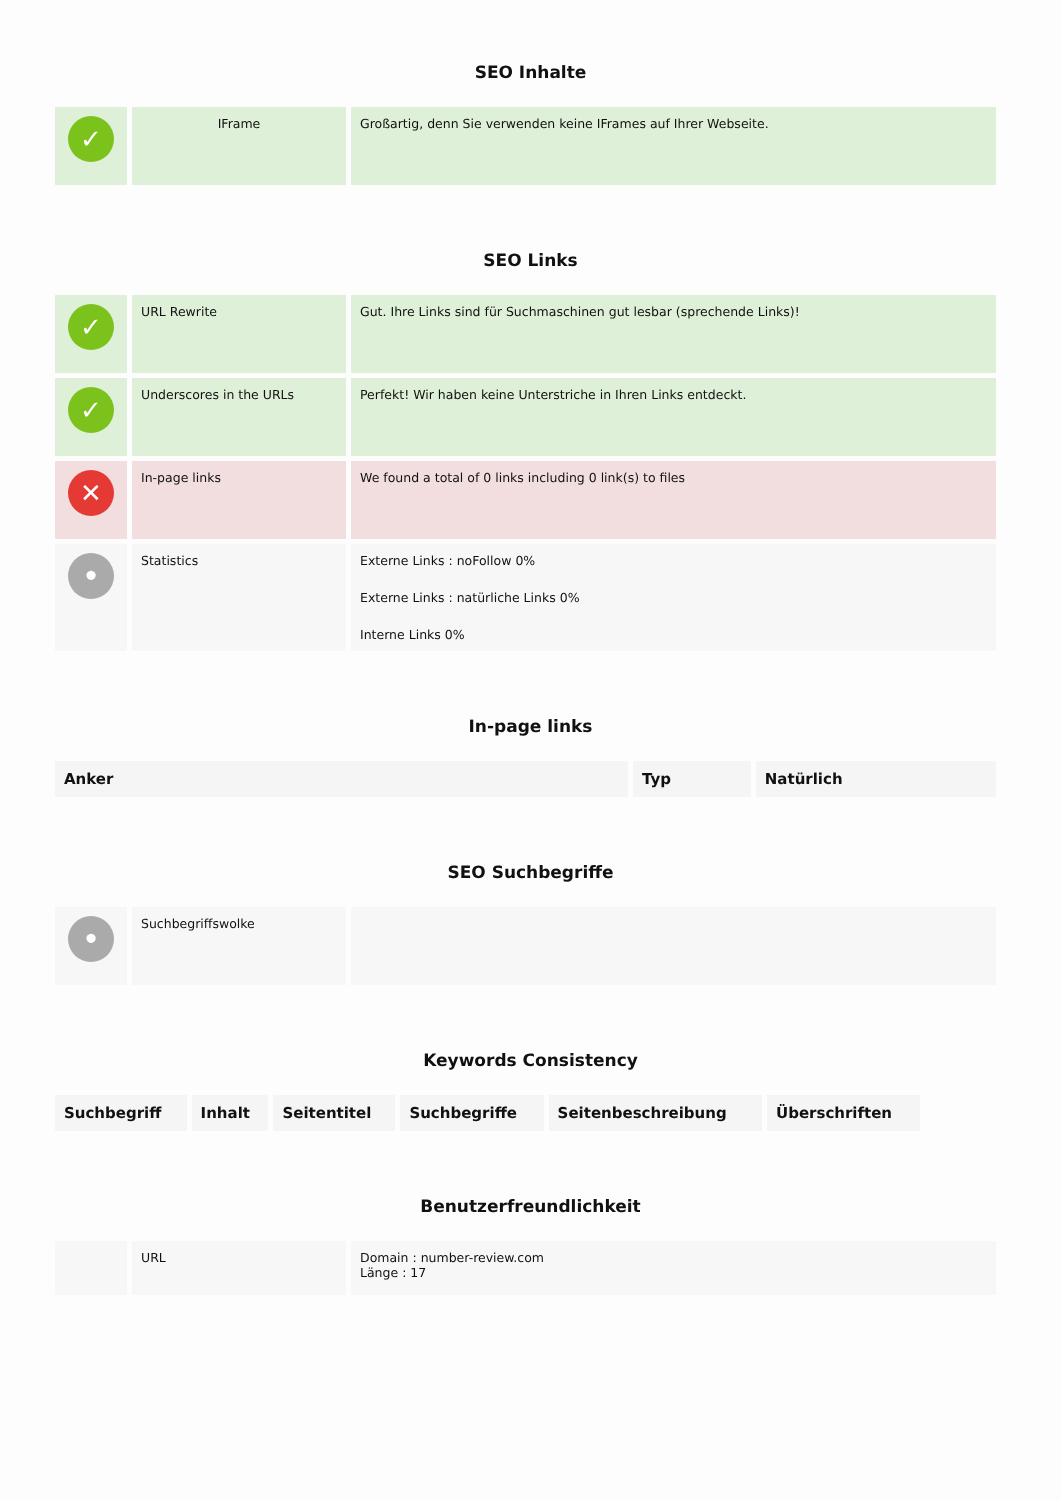SEO Inhalte
| ✓ | IFrame | Großartig, denn Sie verwenden keine IFrames auf Ihrer Webseite. |
SEO Links
| ✓ | URL Rewrite | Gut. Ihre Links sind für Suchmaschinen gut lesbar (sprechende Links)! |
| ✓ | Underscores in the URLs | Perfekt! Wir haben keine Unterstriche in Ihren Links entdeckt. |
| ✕ | In-page links | We found a total of 0 links including 0 link(s) to files |
| • | Statistics | Externe Links : noFollow 0% Externe Links : natürliche Links 0% Interne Links 0% |
In-page links
| Anker | Typ | Natürlich |
| --- | --- | --- |
SEO Suchbegriffe
| • | Suchbegriffswolke | |
Keywords Consistency
| Suchbegriff | Inhalt | Seitentitel | Suchbegriffe | Seitenbeschreibung | Überschriften |
| --- | --- | --- | --- | --- | --- |
Benutzerfreundlichkeit
| | URL | Domain : number-review.com Länge : 17 |